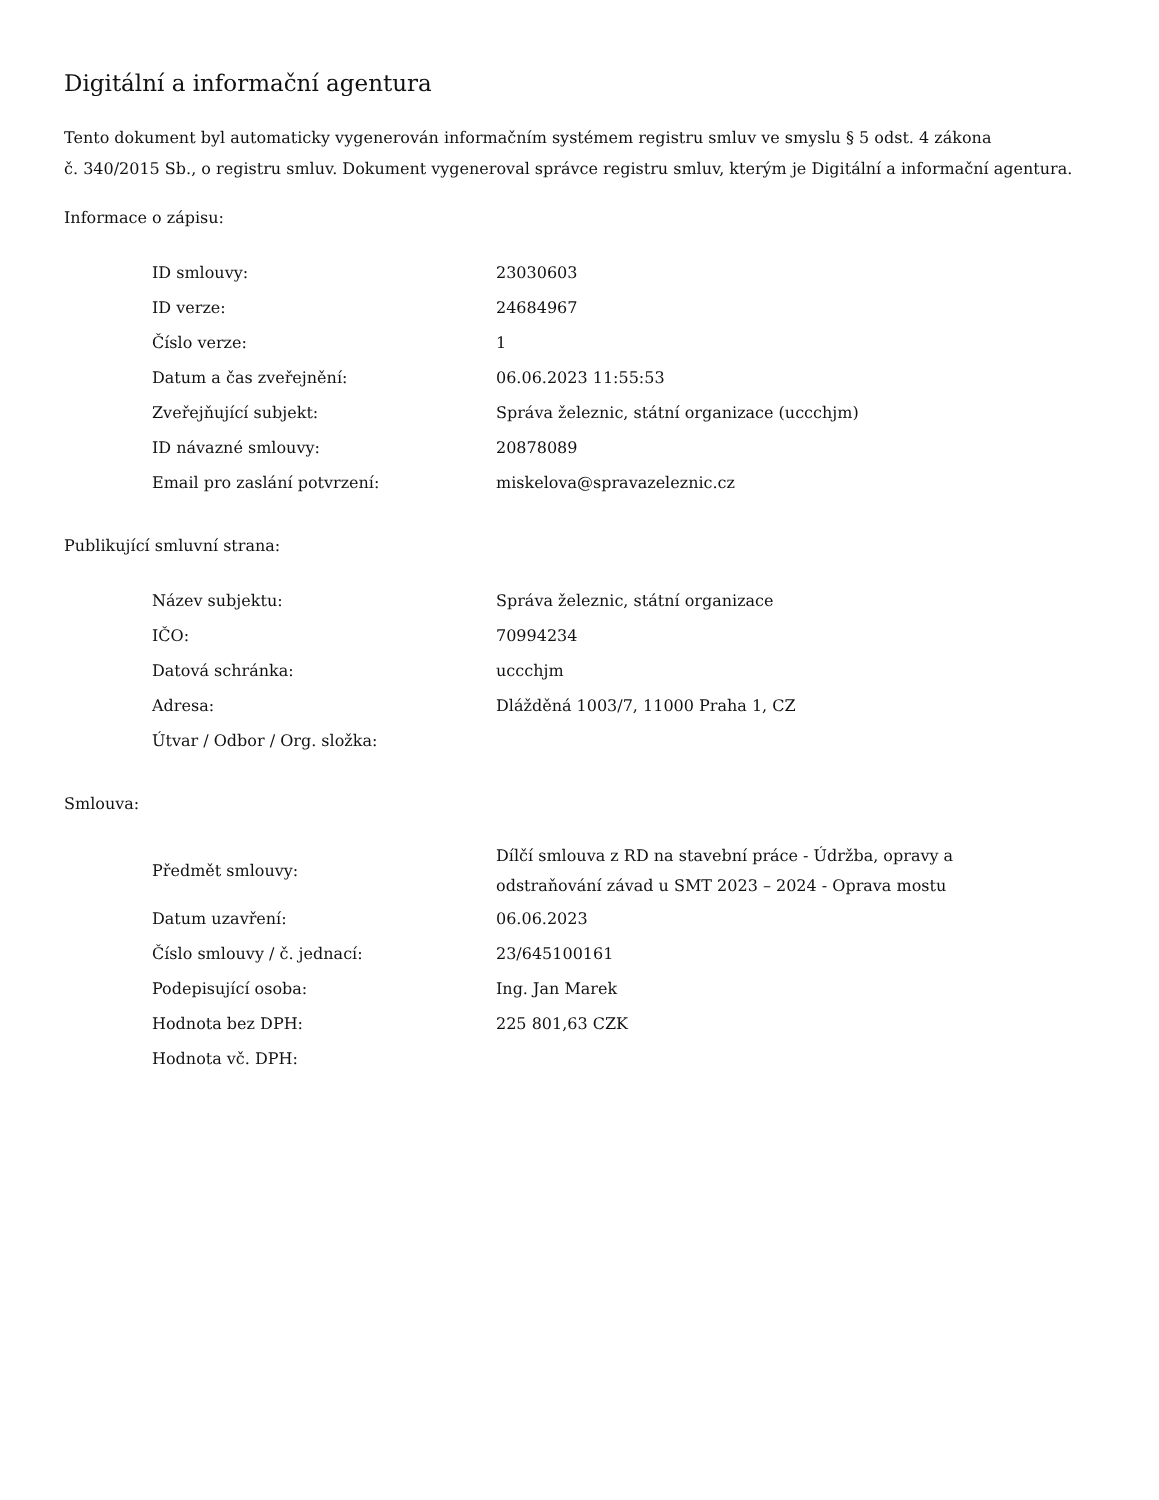Digitální a informační agentura
Tento dokument byl automaticky vygenerován informačním systémem registru smluv ve smyslu § 5 odst. 4 zákona
č. 340/2015 Sb., o registru smluv. Dokument vygeneroval správce registru smluv, kterým je Digitální a informační agentura.
Informace o zápisu:
| ID smlouvy: | 23030603 |
| ID verze: | 24684967 |
| Číslo verze: | 1 |
| Datum a čas zveřejnění: | 06.06.2023 11:55:53 |
| Zveřejňující subjekt: | Správa železnic, státní organizace (uccchjm) |
| ID návazné smlouvy: | 20878089 |
| Email pro zaslání potvrzení: | miskelova@spravazeleznic.cz |
Publikující smluvní strana:
| Název subjektu: | Správa železnic, státní organizace |
| IČO: | 70994234 |
| Datová schránka: | uccchjm |
| Adresa: | Dlážděná 1003/7, 11000 Praha 1, CZ |
| Útvar / Odbor / Org. složka: | |
Smlouva:
| Předmět smlouvy: | Dílčí smlouva z RD na stavební práce - Údržba, opravy a odstraňování závad u SMT 2023 – 2024 - Oprava mostu |
| Datum uzavření: | 06.06.2023 |
| Číslo smlouvy / č. jednací: | 23/645100161 |
| Podepisující osoba: | Ing. Jan Marek |
| Hodnota bez DPH: | 225 801,63 CZK |
| Hodnota vč. DPH: | |